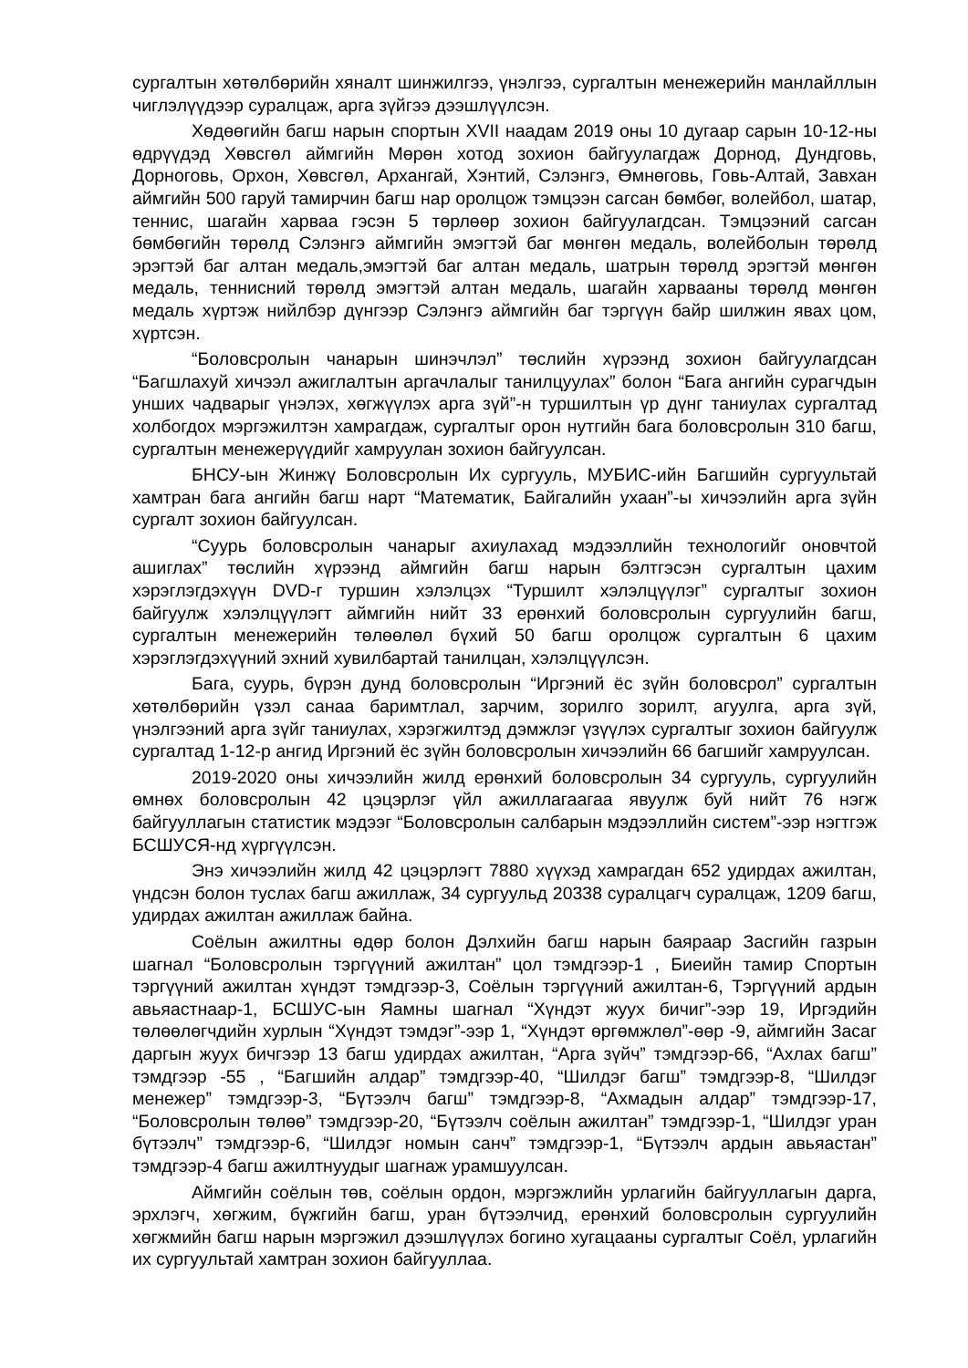сургалтын хөтөлбөрийн хяналт шинжилгээ, үнэлгээ, сургалтын менежерийн манлайллын чиглэлүүдээр суралцаж, арга зүйгээ дээшлүүлсэн.
Хөдөөгийн багш нарын спортын XVII наадам 2019 оны 10 дугаар сарын 10-12-ны өдрүүдэд Хөвсгөл аймгийн Мөрөн хотод зохион байгуулагдаж Дорнод, Дундговь, Дорноговь, Орхон, Хөвсгөл, Архангай, Хэнтий, Сэлэнгэ, Өмнөговь, Говь-Алтай, Завхан аймгийн 500 гаруй тамирчин багш нар оролцож тэмцээн сагсан бөмбөг, волейбол, шатар, теннис, шагайн харваа гэсэн 5 төрлөөр зохион байгуулагдсан. Тэмцээний сагсан бөмбөгийн төрөлд Сэлэнгэ аймгийн эмэгтэй баг мөнгөн медаль, волейболын төрөлд эрэгтэй баг алтан медаль,эмэгтэй баг алтан медаль, шатрын төрөлд эрэгтэй мөнгөн медаль, теннисний төрөлд эмэгтэй алтан медаль, шагайн харвааны төрөлд мөнгөн медаль хүртэж нийлбэр дүнгээр Сэлэнгэ аймгийн баг тэргүүн байр шилжин явах цом, хүртсэн.
“Боловсролын чанарын шинэчлэл” төслийн хүрээнд зохион байгуулагдсан “Багшлахуй хичээл ажиглалтын аргачлалыг танилцуулах” болон “Бага ангийн сурагчдын унших чадварыг үнэлэх, хөгжүүлэх арга зүй”-н туршилтын үр дүнг таниулах сургалтад холбогдох мэргэжилтэн хамрагдаж, сургалтыг орон нутгийн бага боловсролын 310 багш, сургалтын менежерүүдийг хамруулан зохион байгуулсан.
БНСУ-ын Жинжү Боловсролын Их сургууль, МУБИС-ийн Багшийн сургуультай хамтран бага ангийн багш нарт “Математик, Байгалийн ухаан”-ы хичээлийн арга зүйн сургалт зохион байгуулсан.
“Суурь боловсролын чанарыг ахиулахад мэдээллийн технологийг оновчтой ашиглах” төслийн хүрээнд аймгийн багш нарын бэлтгэсэн сургалтын цахим хэрэглэгдэхүүн DVD-г туршин хэлэлцэх “Туршилт хэлэлцүүлэг” сургалтыг зохион байгуулж хэлэлцүүлэгт аймгийн нийт 33 ерөнхий боловсролын сургуулийн багш, сургалтын менежерийн төлөөлөл бүхий 50 багш оролцож сургалтын 6 цахим хэрэглэгдэхүүний эхний хувилбартай танилцан, хэлэлцүүлсэн.
Бага, суурь, бүрэн дунд боловсролын “Иргэний ёс зүйн боловсрол” сургалтын хөтөлбөрийн үзэл санаа баримтлал, зарчим, зорилго зорилт, агуулга, арга зүй, үнэлгээний арга зүйг таниулах, хэрэгжилтэд дэмжлэг үзүүлэх сургалтыг зохион байгуулж сургалтад 1-12-р ангид Иргэний ёс зүйн боловсролын хичээлийн 66 багшийг хамруулсан.
2019-2020 оны хичээлийн жилд ерөнхий боловсролын 34 сургууль, сургуулийн өмнөх боловсролын 42 цэцэрлэг үйл ажиллагаагаа явуулж буй нийт 76 нэгж байгууллагын статистик мэдээг “Боловсролын салбарын мэдээллийн систем”-ээр нэгтгэж БСШУСЯ-нд хүргүүлсэн.
Энэ хичээлийн жилд 42 цэцэрлэгт 7880 хүүхэд хамрагдан 652 удирдах ажилтан, үндсэн болон туслах багш ажиллаж, 34 сургуульд 20338 суралцагч суралцаж, 1209 багш, удирдах ажилтан ажиллаж байна.
Соёлын ажилтны өдөр болон Дэлхийн багш нарын баяраар Засгийн газрын шагнал “Боловсролын тэргүүний ажилтан” цол тэмдгээр-1 , Биеийн тамир Спортын тэргүүний ажилтан хүндэт тэмдгээр-3, Соёлын тэргүүний ажилтан-6, Тэргүүний ардын авьяастнаар-1, БСШУС-ын Яамны шагнал “Хүндэт жуух бичиг”-ээр 19, Иргэдийн төлөөлөгчдийн хурлын “Хүндэт тэмдэг”-ээр 1, “Хүндэт өргөмжлөл”-өөр -9, аймгийн Засаг даргын жуух бичгээр 13 багш удирдах ажилтан, “Арга зүйч” тэмдгээр-66, “Ахлах багш” тэмдгээр -55 , “Багшийн алдар” тэмдгээр-40, “Шилдэг багш” тэмдгээр-8, “Шилдэг менежер” тэмдгээр-3, “Бүтээлч багш” тэмдгээр-8, “Ахмадын алдар” тэмдгээр-17, “Боловсролын төлөө” тэмдгээр-20, “Бүтээлч соёлын ажилтан” тэмдгээр-1, “Шилдэг уран бүтээлч” тэмдгээр-6, “Шилдэг номын санч” тэмдгээр-1, “Бүтээлч ардын авьяастан” тэмдгээр-4 багш ажилтнуудыг шагнаж урамшуулсан.
Аймгийн соёлын төв, соёлын ордон, мэргэжлийн урлагийн байгууллагын дарга, эрхлэгч, хөгжим, бүжгийн багш, уран бүтээлчид, ерөнхий боловсролын сургуулийн хөгжмийн багш нарын мэргэжил дээшлүүлэх богино хугацааны сургалтыг Соёл, урлагийн их сургуультай хамтран зохион байгууллаа.